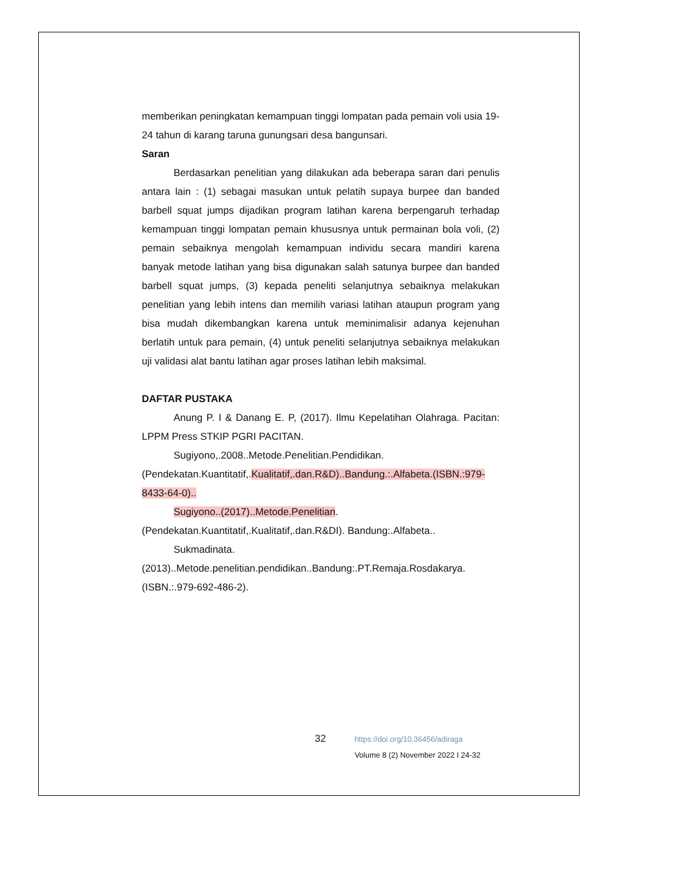memberikan peningkatan kemampuan tinggi lompatan pada pemain voli usia 19-24 tahun di karang taruna gunungsari desa bangunsari.
Saran
Berdasarkan penelitian yang dilakukan ada beberapa saran dari penulis antara lain : (1) sebagai masukan untuk pelatih supaya burpee dan banded barbell squat jumps dijadikan program latihan karena berpengaruh terhadap kemampuan tinggi lompatan pemain khususnya untuk permainan bola voli, (2) pemain sebaiknya mengolah kemampuan individu secara mandiri karena banyak metode latihan yang bisa digunakan salah satunya burpee dan banded barbell squat jumps, (3) kepada peneliti selanjutnya sebaiknya melakukan penelitian yang lebih intens dan memilih variasi latihan ataupun program yang bisa mudah dikembangkan karena untuk meminimalisir adanya kejenuhan berlatih untuk para pemain, (4) untuk peneliti selanjutnya sebaiknya melakukan uji validasi alat bantu latihan agar proses latihan lebih maksimal.
DAFTAR PUSTAKA
Anung P. I & Danang E. P, (2017). Ilmu Kepelatihan Olahraga. Pacitan: LPPM Press STKIP PGRI PACITAN.
Sugiyono,.2008..Metode.Penelitian.Pendidikan.(Pendekatan.Kuantitatif,.Kualitatif,.dan.R&D)..Bandung.:.Alfabeta.(ISBN.:979-8433-64-0)..
Sugiyono..(2017)..Metode.Penelitian.(Pendekatan.Kuantitatif,.Kualitatif,.dan.R&DI). Bandung:.Alfabeta..
Sukmadinata.
(2013)..Metode.penelitian.pendidikan..Bandung:.PT.Remaja.Rosdakarya. (ISBN.:.979-692-486-2).
32 https://doi.org/10.36456/adiraga
Volume 8 (2) November 2022 I 24-32